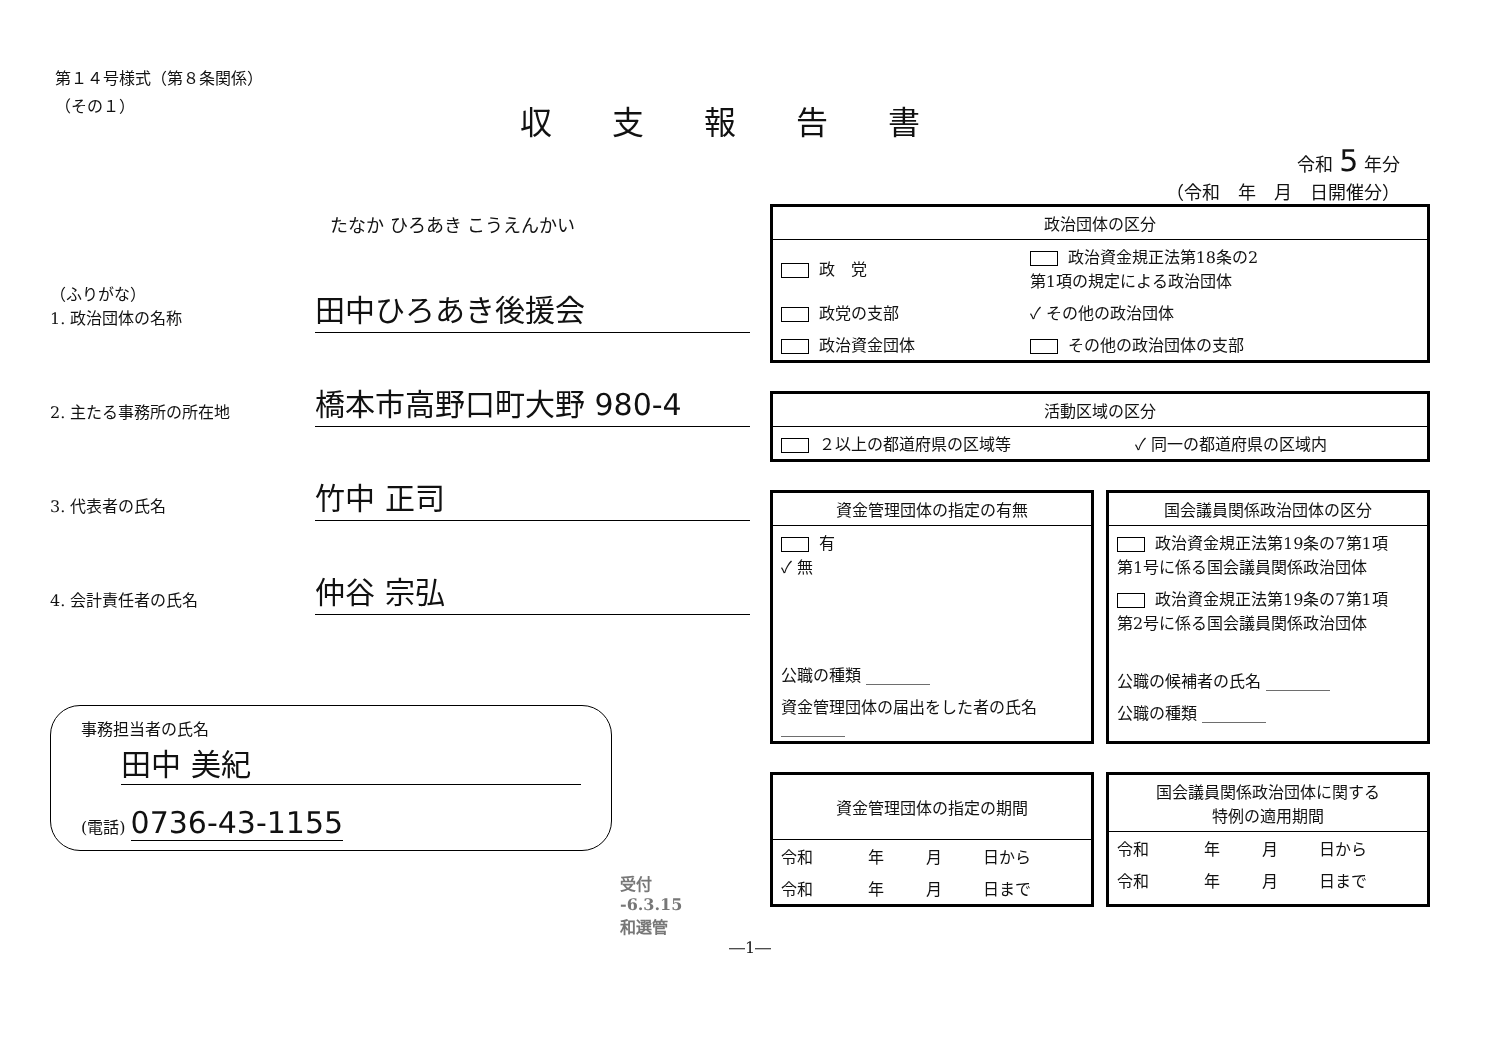第１４号様式（第８条関係）
（その１）
収支報告書
令和 5 年分
（令和　年　月　日開催分）
たなか ひろあき こうえんかい
（ふりがな）
1. 政治団体の名称
田中ひろあき後援会
2. 主たる事務所の所在地
橋本市高野口町大野 980-4
3. 代表者の氏名
竹中 正司
4. 会計責任者の氏名
仲谷 宗弘
事務担当者の氏名
田中 美紀
(電話) 0736-43-1155
受付
-6.3.15
和選管
| 政治団体の区分 | |
| 政 党 | 政治資金規正法第18条の2 第1項の規定による政治団体 |
| 政党の支部 | ✓ その他の政治団体 |
| 政治資金団体 | その他の政治団体の支部 |
| 活動区域の区分 | |
| ２以上の都道府県の区域等 | ✓ 同一の都道府県の区域内 |
| 資金管理団体の指定の有無 |
| 有 ✓ 無 |
| 公職の種類 ________ |
| 資金管理団体の届出をした者の氏名 ________ |
| 国会議員関係政治団体の区分 |
| 政治資金規正法第19条の7第1項 第1号に係る国会議員関係政治団体 |
| 政治資金規正法第19条の7第1項 第2号に係る国会議員関係政治団体 |
| 公職の候補者の氏名 ________ |
| 公職の種類 ________ |
| 資金管理団体の指定の期間 | | | |
| 令和 | 年 | 月 | 日から |
| 令和 | 年 | 月 | 日まで |
| 国会議員関係政治団体に関する 特例の適用期間 | | | |
| 令和 | 年 | 月 | 日から |
| 令和 | 年 | 月 | 日まで |
―1―